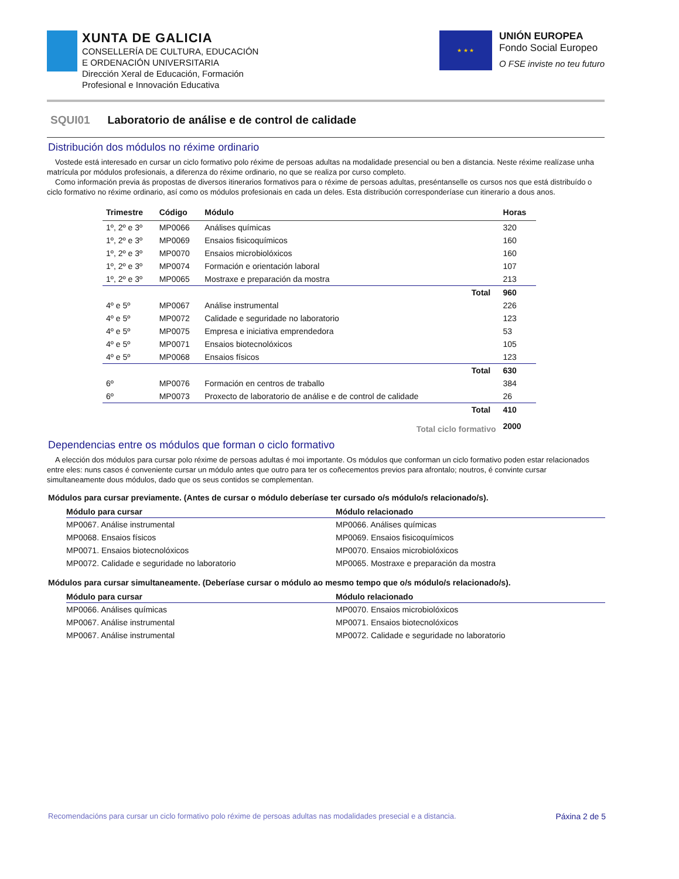XUNTA DE GALICIA
CONSELLERÍA DE CULTURA, EDUCACIÓN
E ORDENACIÓN UNIVERSITARIA
Dirección Xeral de Educación, Formación
Profesional e Innovación Educativa
★ ★ ★
UNIÓN EUROPEA
Fondo Social Europeo
O FSE inviste no teu futuro
SQUI01 Laboratorio de análise e de control de calidade
Distribución dos módulos no réxime ordinario
Vostede está interesado en cursar un ciclo formativo polo réxime de persoas adultas na modalidade presencial ou ben a distancia. Neste réxime realízase unha matrícula por módulos profesionais, a diferenza do réxime ordinario, no que se realiza por curso completo.
Como información previa ás propostas de diversos itinerarios formativos para o réxime de persoas adultas, preséntanselle os cursos nos que está distribuído o ciclo formativo no réxime ordinario, así como os módulos profesionais en cada un deles. Esta distribución corresponderíase cun itinerario a dous anos.
| Trimestre | Código | Módulo | | Horas |
| --- | --- | --- | --- | --- |
| 1º, 2º e 3º | MP0066 | Análises químicas | | 320 |
| 1º, 2º e 3º | MP0069 | Ensaios fisicoquímicos | | 160 |
| 1º, 2º e 3º | MP0070 | Ensaios microbiolóxicos | | 160 |
| 1º, 2º e 3º | MP0074 | Formación e orientación laboral | | 107 |
| 1º, 2º e 3º | MP0065 | Mostraxe e preparación da mostra | | 213 |
| | | | Total | 960 |
| 4º e 5º | MP0067 | Análise instrumental | | 226 |
| 4º e 5º | MP0072 | Calidade e seguridade no laboratorio | | 123 |
| 4º e 5º | MP0075 | Empresa e iniciativa emprendedora | | 53 |
| 4º e 5º | MP0071 | Ensaios biotecnolóxicos | | 105 |
| 4º e 5º | MP0068 | Ensaios físicos | | 123 |
| | | | Total | 630 |
| 6º | MP0076 | Formación en centros de traballo | | 384 |
| 6º | MP0073 | Proxecto de laboratorio de análise e de control de calidade | | 26 |
| | | | Total | 410 |
| | | Total ciclo formativo | | 2000 |
Dependencias entre os módulos que forman o ciclo formativo
A elección dos módulos para cursar polo réxime de persoas adultas é moi importante. Os módulos que conforman un ciclo formativo poden estar relacionados entre eles: nuns casos é conveniente cursar un módulo antes que outro para ter os coñecementos previos para afrontalo; noutros, é convinte cursar simultaneamente dous módulos, dado que os seus contidos se complementan.
Módulos para cursar previamente. (Antes de cursar o módulo deberíase ter cursado o/s módulo/s relacionado/s).
| Módulo para cursar | Módulo relacionado |
| --- | --- |
| MP0067. Análise instrumental | MP0066. Análises químicas |
| MP0068. Ensaios físicos | MP0069. Ensaios fisicoquímicos |
| MP0071. Ensaios biotecnolóxicos | MP0070. Ensaios microbiolóxicos |
| MP0072. Calidade e seguridade no laboratorio | MP0065. Mostraxe e preparación da mostra |
Módulos para cursar simultaneamente. (Deberíase cursar o módulo ao mesmo tempo que o/s módulo/s relacionado/s).
| Módulo para cursar | Módulo relacionado |
| --- | --- |
| MP0066. Análises químicas | MP0070. Ensaios microbiolóxicos |
| MP0067. Análise instrumental | MP0071. Ensaios biotecnolóxicos |
| MP0067. Análise instrumental | MP0072. Calidade e seguridade no laboratorio |
Recomendacións para cursar un ciclo formativo polo réxime de persoas adultas nas modalidades presecial e a distancia. Páxina 2 de 5